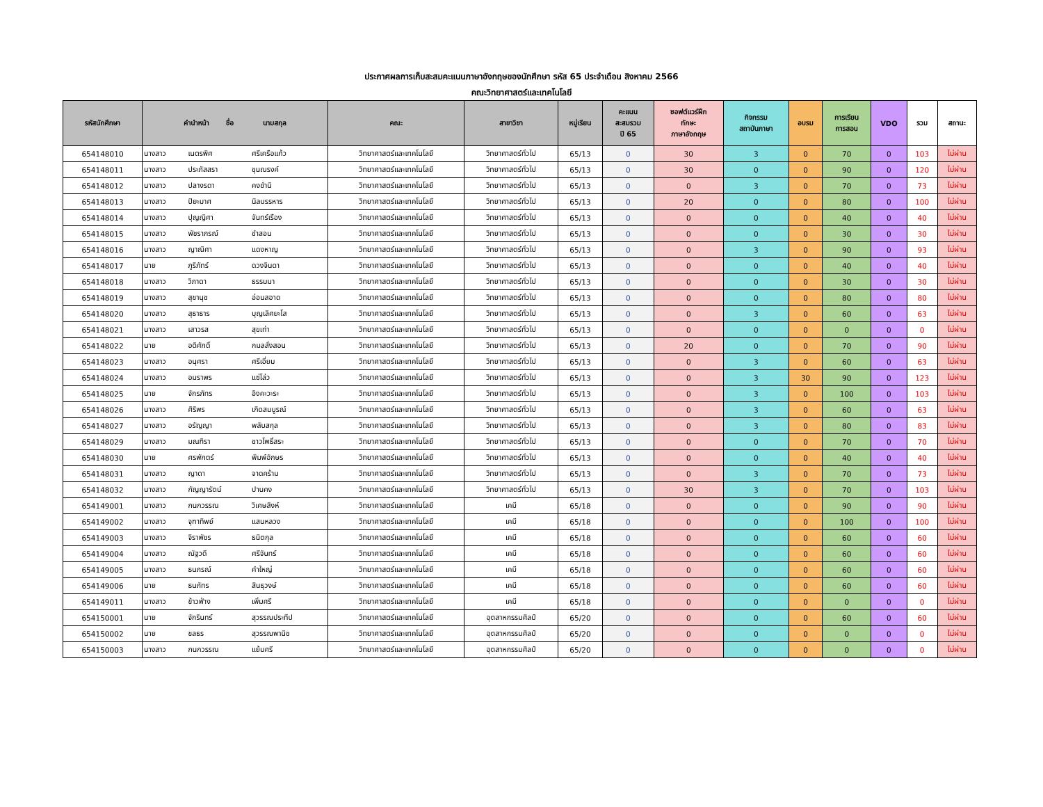ประกาศผลการเก็บสะสมคะแนนภาษาอังกฤษของนักศึกษา รหัส 65 ประจำเดือน สิงหาคม 2566
คณะวิทยาศาสตร์และเทคโนโลยี
| รหัสนักศึกษา | คำนำหน้า ชื่อ นามสกุล | | | คณะ | สาขาวิชา | หมู่เรียน | คะแนน สะสมรวม ปี 65 | ซอฟต์แวร์ฝึก ทักษะ ภาษาอังกฤษ | กิจกรรม สถาบันภาษา | อบรม | การเรียน การสอน | VDO | รวม | สถานะ |
| --- | --- | --- | --- | --- | --- | --- | --- | --- | --- | --- | --- | --- | --- | --- |
| 654148010 | นางสาว | เนตรพิศ | ศรีเครือแก้ว | วิทยาศาสตร์และเทคโนโลยี | วิทยาศาสตร์ทั่วไป | 65/13 | 0 | 30 | 3 | 0 | 70 | 0 | 103 | ไม่ผ่าน |
| 654148011 | นางสาว | ประภัสสรา | ขุนณรงค์ | วิทยาศาสตร์และเทคโนโลยี | วิทยาศาสตร์ทั่วไป | 65/13 | 0 | 30 | 0 | 0 | 90 | 0 | 120 | ไม่ผ่าน |
| 654148012 | นางสาว | ปลางรดา | คงชำนิ | วิทยาศาสตร์และเทคโนโลยี | วิทยาศาสตร์ทั่วไป | 65/13 | 0 | 0 | 3 | 0 | 70 | 0 | 73 | ไม่ผ่าน |
| 654148013 | นางสาว | ปิยะมาศ | นิลบรรหาร | วิทยาศาสตร์และเทคโนโลยี | วิทยาศาสตร์ทั่วไป | 65/13 | 0 | 20 | 0 | 0 | 80 | 0 | 100 | ไม่ผ่าน |
| 654148014 | นางสาว | ปุญญิศา | จันทร์เรือง | วิทยาศาสตร์และเทคโนโลยี | วิทยาศาสตร์ทั่วไป | 65/13 | 0 | 0 | 0 | 0 | 40 | 0 | 40 | ไม่ผ่าน |
| 654148015 | นางสาว | พัชราภรณ์ | ขำสอน | วิทยาศาสตร์และเทคโนโลยี | วิทยาศาสตร์ทั่วไป | 65/13 | 0 | 0 | 0 | 0 | 30 | 0 | 30 | ไม่ผ่าน |
| 654148016 | นางสาว | ญาณิศา | แดงหาญ | วิทยาศาสตร์และเทคโนโลยี | วิทยาศาสตร์ทั่วไป | 65/13 | 0 | 0 | 3 | 0 | 90 | 0 | 93 | ไม่ผ่าน |
| 654148017 | นาย | ภูริภัทร์ | ดวงจินดา | วิทยาศาสตร์และเทคโนโลยี | วิทยาศาสตร์ทั่วไป | 65/13 | 0 | 0 | 0 | 0 | 40 | 0 | 40 | ไม่ผ่าน |
| 654148018 | นางสาว | วิภาดา | ธรรมมา | วิทยาศาสตร์และเทคโนโลยี | วิทยาศาสตร์ทั่วไป | 65/13 | 0 | 0 | 0 | 0 | 30 | 0 | 30 | ไม่ผ่าน |
| 654148019 | นางสาว | สุชานุช | อ่อนสอาด | วิทยาศาสตร์และเทคโนโลยี | วิทยาศาสตร์ทั่วไป | 65/13 | 0 | 0 | 0 | 0 | 80 | 0 | 80 | ไม่ผ่าน |
| 654148020 | นางสาว | สุธาธาร | บุญเลิศยะโส | วิทยาศาสตร์และเทคโนโลยี | วิทยาศาสตร์ทั่วไป | 65/13 | 0 | 0 | 3 | 0 | 60 | 0 | 63 | ไม่ผ่าน |
| 654148021 | นางสาว | เสาวรส | สุขเท่า | วิทยาศาสตร์และเทคโนโลยี | วิทยาศาสตร์ทั่วไป | 65/13 | 0 | 0 | 0 | 0 | 0 | 0 | 0 | ไม่ผ่าน |
| 654148022 | นาย | อดิศักดิ์ | กมลสั่งสอน | วิทยาศาสตร์และเทคโนโลยี | วิทยาศาสตร์ทั่วไป | 65/13 | 0 | 20 | 0 | 0 | 70 | 0 | 90 | ไม่ผ่าน |
| 654148023 | นางสาว | อนุศรา | ศรีเอี่ยม | วิทยาศาสตร์และเทคโนโลยี | วิทยาศาสตร์ทั่วไป | 65/13 | 0 | 0 | 3 | 0 | 60 | 0 | 63 | ไม่ผ่าน |
| 654148024 | นางสาว | อมราพร | แซ่โล่ว | วิทยาศาสตร์และเทคโนโลยี | วิทยาศาสตร์ทั่วไป | 65/13 | 0 | 0 | 3 | 30 | 90 | 0 | 123 | ไม่ผ่าน |
| 654148025 | นาย | จักรภัทร | อิงคะวะระ | วิทยาศาสตร์และเทคโนโลยี | วิทยาศาสตร์ทั่วไป | 65/13 | 0 | 0 | 3 | 0 | 100 | 0 | 103 | ไม่ผ่าน |
| 654148026 | นางสาว | ศิริพร | เกิดสมบูรณ์ | วิทยาศาสตร์และเทคโนโลยี | วิทยาศาสตร์ทั่วไป | 65/13 | 0 | 0 | 3 | 0 | 60 | 0 | 63 | ไม่ผ่าน |
| 654148027 | นางสาว | อรัญญา | พลับสกุล | วิทยาศาสตร์และเทคโนโลยี | วิทยาศาสตร์ทั่วไป | 65/13 | 0 | 0 | 3 | 0 | 80 | 0 | 83 | ไม่ผ่าน |
| 654148029 | นางสาว | มณฑิรา | ชาวโพธิ์สระ | วิทยาศาสตร์และเทคโนโลยี | วิทยาศาสตร์ทั่วไป | 65/13 | 0 | 0 | 0 | 0 | 70 | 0 | 70 | ไม่ผ่าน |
| 654148030 | นาย | ศรพักตร์ | พิมพ์อักษร | วิทยาศาสตร์และเทคโนโลยี | วิทยาศาสตร์ทั่วไป | 65/13 | 0 | 0 | 0 | 0 | 40 | 0 | 40 | ไม่ผ่าน |
| 654148031 | นางสาว | ญาดา | จาดคร้าม | วิทยาศาสตร์และเทคโนโลยี | วิทยาศาสตร์ทั่วไป | 65/13 | 0 | 0 | 3 | 0 | 70 | 0 | 73 | ไม่ผ่าน |
| 654148032 | นางสาว | กัญญารัตน์ | ปานคง | วิทยาศาสตร์และเทคโนโลยี | วิทยาศาสตร์ทั่วไป | 65/13 | 0 | 30 | 3 | 0 | 70 | 0 | 103 | ไม่ผ่าน |
| 654149001 | นางสาว | กนกวรรณ | วิเศษสิงห์ | วิทยาศาสตร์และเทคโนโลยี | เคมี | 65/18 | 0 | 0 | 0 | 0 | 90 | 0 | 90 | ไม่ผ่าน |
| 654149002 | นางสาว | จุฑาทิพย์ | แสนหลวง | วิทยาศาสตร์และเทคโนโลยี | เคมี | 65/18 | 0 | 0 | 0 | 0 | 100 | 0 | 100 | ไม่ผ่าน |
| 654149003 | นางสาว | จิราพัชร | ธนิตกุล | วิทยาศาสตร์และเทคโนโลยี | เคมี | 65/18 | 0 | 0 | 0 | 0 | 60 | 0 | 60 | ไม่ผ่าน |
| 654149004 | นางสาว | ณัฐวดี | ศรีจันทร์ | วิทยาศาสตร์และเทคโนโลยี | เคมี | 65/18 | 0 | 0 | 0 | 0 | 60 | 0 | 60 | ไม่ผ่าน |
| 654149005 | นางสาว | ธนภรณ์ | คำใหญ่ | วิทยาศาสตร์และเทคโนโลยี | เคมี | 65/18 | 0 | 0 | 0 | 0 | 60 | 0 | 60 | ไม่ผ่าน |
| 654149006 | นาย | ธนภัทร | สินธุวงษ์ | วิทยาศาสตร์และเทคโนโลยี | เคมี | 65/18 | 0 | 0 | 0 | 0 | 60 | 0 | 60 | ไม่ผ่าน |
| 654149011 | นางสาว | ข้าวฟ่าง | เพิ่มศรี | วิทยาศาสตร์และเทคโนโลยี | เคมี | 65/18 | 0 | 0 | 0 | 0 | 0 | 0 | 0 | ไม่ผ่าน |
| 654150001 | นาย | จักรินทร์ | สุวรรณประทีป | วิทยาศาสตร์และเทคโนโลยี | อุตสาหกรรมศิลป์ | 65/20 | 0 | 0 | 0 | 0 | 60 | 0 | 60 | ไม่ผ่าน |
| 654150002 | นาย | ชลธร | สุวรรณพานิช | วิทยาศาสตร์และเทคโนโลยี | อุตสาหกรรมศิลป์ | 65/20 | 0 | 0 | 0 | 0 | 0 | 0 | 0 | ไม่ผ่าน |
| 654150003 | นางสาว | กนกวรรณ | แย้มศรี | วิทยาศาสตร์และเทคโนโลยี | อุตสาหกรรมศิลป์ | 65/20 | 0 | 0 | 0 | 0 | 0 | 0 | 0 | ไม่ผ่าน |